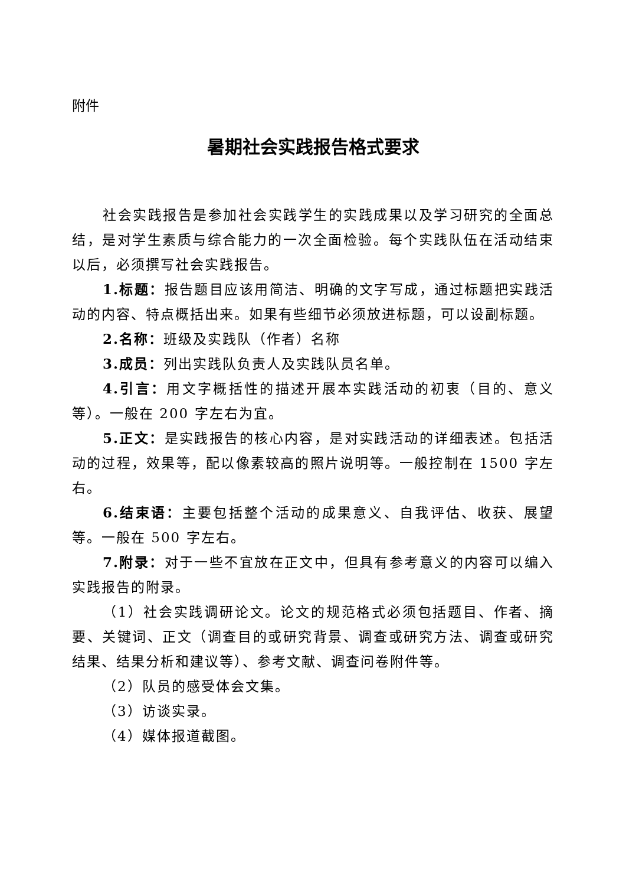附件
暑期社会实践报告格式要求
社会实践报告是参加社会实践学生的实践成果以及学习研究的全面总结，是对学生素质与综合能力的一次全面检验。每个实践队伍在活动结束以后，必须撰写社会实践报告。
1.标题：报告题目应该用简洁、明确的文字写成，通过标题把实践活动的内容、特点概括出来。如果有些细节必须放进标题，可以设副标题。
2.名称：班级及实践队（作者）名称
3.成员：列出实践队负责人及实践队员名单。
4.引言：用文字概括性的描述开展本实践活动的初衷（目的、意义等）。一般在 200 字左右为宜。
5.正文：是实践报告的核心内容，是对实践活动的详细表述。包括活动的过程，效果等，配以像素较高的照片说明等。一般控制在 1500 字左右。
6.结束语：主要包括整个活动的成果意义、自我评估、收获、展望等。一般在 500 字左右。
7.附录：对于一些不宜放在正文中，但具有参考意义的内容可以编入实践报告的附录。
（1）社会实践调研论文。论文的规范格式必须包括题目、作者、摘要、关键词、正文（调查目的或研究背景、调查或研究方法、调查或研究结果、结果分析和建议等）、参考文献、调查问卷附件等。
（2）队员的感受体会文集。
（3）访谈实录。
（4）媒体报道截图。